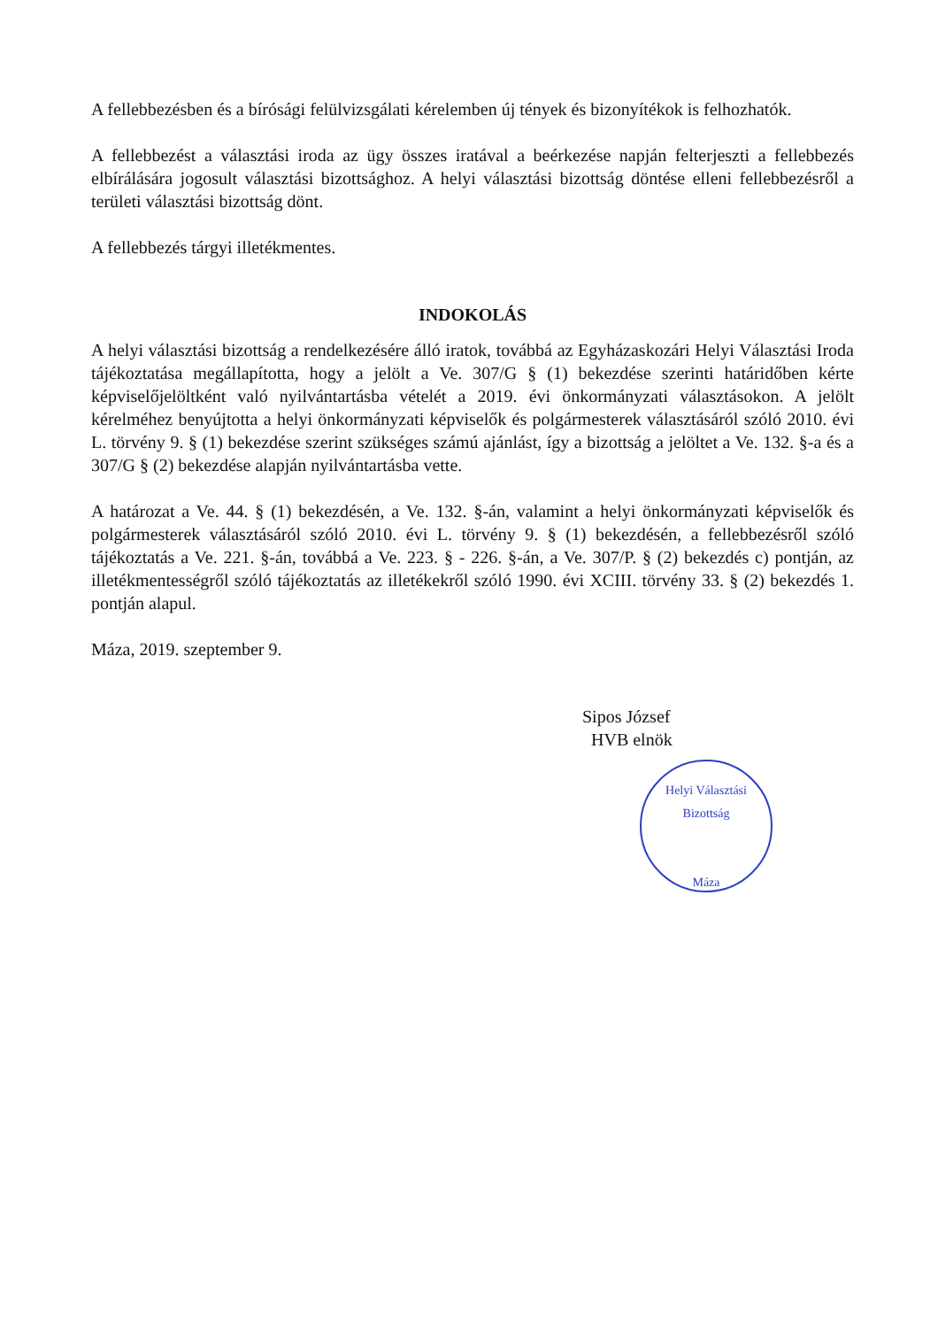A fellebbezésben és a bírósági felülvizsgálati kérelemben új tények és bizonyítékok is felhozhatók.
A fellebbezést a választási iroda az ügy összes iratával a beérkezése napján felterjeszti a fellebbezés elbírálására jogosult választási bizottsághoz. A helyi választási bizottság döntése elleni fellebbezésről a területi választási bizottság dönt.
A fellebbezés tárgyi illetékmentes.
INDOKOLÁS
A helyi választási bizottság a rendelkezésére álló iratok, továbbá az Egyházaskozári Helyi Választási Iroda tájékoztatása megállapította, hogy a jelölt a Ve. 307/G § (1) bekezdése szerinti határidőben kérte képviselőjelöltként való nyilvántartásba vételét a 2019. évi önkormányzati választásokon. A jelölt kérelméhez benyújtotta a helyi önkormányzati képviselők és polgármesterek választásáról szóló 2010. évi L. törvény 9. § (1) bekezdése szerint szükséges számú ajánlást, így a bizottság a jelöltet a Ve. 132. §-a és a 307/G § (2) bekezdése alapján nyilvántartásba vette.
A határozat a Ve. 44. § (1) bekezdésén, a Ve. 132. §-án, valamint a helyi önkormányzati képviselők és polgármesterek választásáról szóló 2010. évi L. törvény 9. § (1) bekezdésén, a fellebbezésről szóló tájékoztatás a Ve. 221. §-án, továbbá a Ve. 223. § - 226. §-án, a Ve. 307/P. § (2) bekezdés c) pontján, az illetékmentességről szóló tájékoztatás az illetékekről szóló 1990. évi XCIII. törvény 33. § (2) bekezdés 1. pontján alapul.
Máza, 2019. szeptember 9.
Sipos József
HVB elnök
Helyi Választási Bizottság
Máza